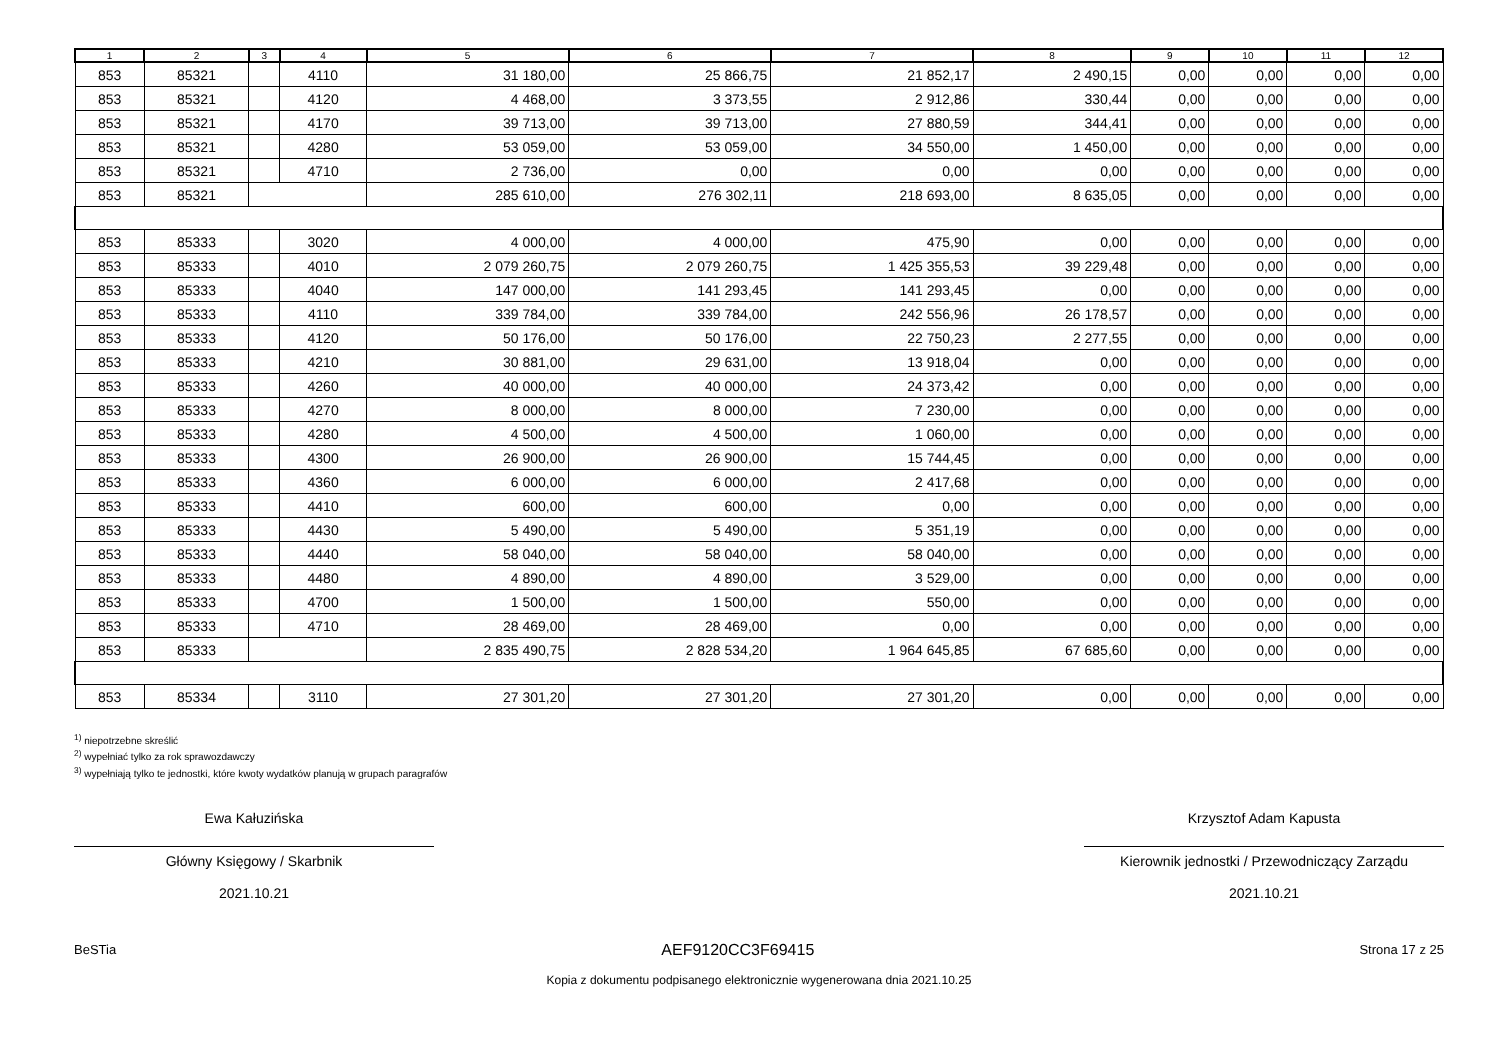| 1 | 2 | 3 | 4 | 5 | 6 | 7 | 8 | 9 | 10 | 11 | 12 |
| --- | --- | --- | --- | --- | --- | --- | --- | --- | --- | --- | --- |
| 853 | 85321 | | 4110 | 31 180,00 | 25 866,75 | 21 852,17 | 2 490,15 | 0,00 | 0,00 | 0,00 | 0,00 |
| 853 | 85321 | | 4120 | 4 468,00 | 3 373,55 | 2 912,86 | 330,44 | 0,00 | 0,00 | 0,00 | 0,00 |
| 853 | 85321 | | 4170 | 39 713,00 | 39 713,00 | 27 880,59 | 344,41 | 0,00 | 0,00 | 0,00 | 0,00 |
| 853 | 85321 | | 4280 | 53 059,00 | 53 059,00 | 34 550,00 | 1 450,00 | 0,00 | 0,00 | 0,00 | 0,00 |
| 853 | 85321 | | 4710 | 2 736,00 | 0,00 | 0,00 | 0,00 | 0,00 | 0,00 | 0,00 | 0,00 |
| 853 | 85321 | | | 285 610,00 | 276 302,11 | 218 693,00 | 8 635,05 | 0,00 | 0,00 | 0,00 | 0,00 |
| 853 | 85333 | | 3020 | 4 000,00 | 4 000,00 | 475,90 | 0,00 | 0,00 | 0,00 | 0,00 | 0,00 |
| 853 | 85333 | | 4010 | 2 079 260,75 | 2 079 260,75 | 1 425 355,53 | 39 229,48 | 0,00 | 0,00 | 0,00 | 0,00 |
| 853 | 85333 | | 4040 | 147 000,00 | 141 293,45 | 141 293,45 | 0,00 | 0,00 | 0,00 | 0,00 | 0,00 |
| 853 | 85333 | | 4110 | 339 784,00 | 339 784,00 | 242 556,96 | 26 178,57 | 0,00 | 0,00 | 0,00 | 0,00 |
| 853 | 85333 | | 4120 | 50 176,00 | 50 176,00 | 22 750,23 | 2 277,55 | 0,00 | 0,00 | 0,00 | 0,00 |
| 853 | 85333 | | 4210 | 30 881,00 | 29 631,00 | 13 918,04 | 0,00 | 0,00 | 0,00 | 0,00 | 0,00 |
| 853 | 85333 | | 4260 | 40 000,00 | 40 000,00 | 24 373,42 | 0,00 | 0,00 | 0,00 | 0,00 | 0,00 |
| 853 | 85333 | | 4270 | 8 000,00 | 8 000,00 | 7 230,00 | 0,00 | 0,00 | 0,00 | 0,00 | 0,00 |
| 853 | 85333 | | 4280 | 4 500,00 | 4 500,00 | 1 060,00 | 0,00 | 0,00 | 0,00 | 0,00 | 0,00 |
| 853 | 85333 | | 4300 | 26 900,00 | 26 900,00 | 15 744,45 | 0,00 | 0,00 | 0,00 | 0,00 | 0,00 |
| 853 | 85333 | | 4360 | 6 000,00 | 6 000,00 | 2 417,68 | 0,00 | 0,00 | 0,00 | 0,00 | 0,00 |
| 853 | 85333 | | 4410 | 600,00 | 600,00 | 0,00 | 0,00 | 0,00 | 0,00 | 0,00 | 0,00 |
| 853 | 85333 | | 4430 | 5 490,00 | 5 490,00 | 5 351,19 | 0,00 | 0,00 | 0,00 | 0,00 | 0,00 |
| 853 | 85333 | | 4440 | 58 040,00 | 58 040,00 | 58 040,00 | 0,00 | 0,00 | 0,00 | 0,00 | 0,00 |
| 853 | 85333 | | 4480 | 4 890,00 | 4 890,00 | 3 529,00 | 0,00 | 0,00 | 0,00 | 0,00 | 0,00 |
| 853 | 85333 | | 4700 | 1 500,00 | 1 500,00 | 550,00 | 0,00 | 0,00 | 0,00 | 0,00 | 0,00 |
| 853 | 85333 | | 4710 | 28 469,00 | 28 469,00 | 0,00 | 0,00 | 0,00 | 0,00 | 0,00 | 0,00 |
| 853 | 85333 | | | 2 835 490,75 | 2 828 534,20 | 1 964 645,85 | 67 685,60 | 0,00 | 0,00 | 0,00 | 0,00 |
| 853 | 85334 | | 3110 | 27 301,20 | 27 301,20 | 27 301,20 | 0,00 | 0,00 | 0,00 | 0,00 | 0,00 |
<sup>1)</sup> niepotrzebne skreślić
<sup>2)</sup> wypełniać tylko za rok sprawozdawczy
<sup>3)</sup> wypełniają tylko te jednostki, które kwoty wydatków planują w grupach paragrafów
Ewa Kałuzińska
Główny Księgowy / Skarbnik
2021.10.21
Krzysztof Adam Kapusta
Kierownik jednostki / Przewodniczący Zarządu
2021.10.21
BeSTia AEF9120CC3F69415 Strona 17 z 25
Kopia z dokumentu podpisanego elektronicznie wygenerowana dnia 2021.10.25